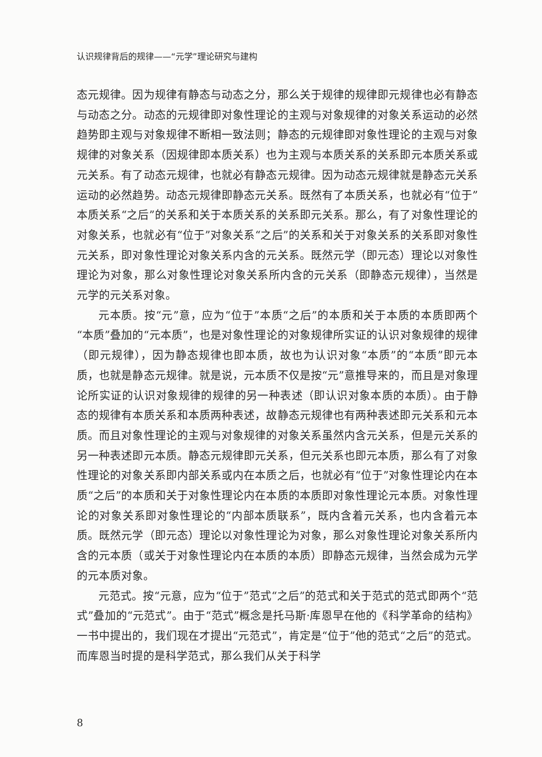认识规律背后的规律——“元学”理论研究与建构
态元规律。因为规律有静态与动态之分，那么关于规律的规律即元规律也必有静态与动态之分。动态的元规律即对象性理论的主观与对象规律的对象关系运动的必然趋势即主观与对象规律不断相一致法则；静态的元规律即对象性理论的主观与对象规律的对象关系（因规律即本质关系）也为主观与本质关系的关系即元本质关系或元关系。有了动态元规律，也就必有静态元规律。因为动态元规律就是静态元关系运动的必然趋势。动态元规律即静态元关系。既然有了本质关系，也就必有“位于”本质关系“之后”的关系和关于本质关系的关系即元关系。那么，有了对象性理论的对象关系，也就必有“位于”对象关系“之后”的关系和关于对象关系的关系即对象性元关系，即对象性理论对象关系内含的元关系。既然元学（即元态）理论以对象性理论为对象，那么对象性理论对象关系所内含的元关系（即静态元规律），当然是元学的元关系对象。
元本质。按“元”意，应为“位于”本质“之后”的本质和关于本质的本质即两个“本质”叠加的“元本质”，也是对象性理论的对象规律所实证的认识对象规律的规律（即元规律），因为静态规律也即本质，故也为认识对象“本质”的“本质”即元本质，也就是静态元规律。就是说，元本质不仅是按“元”意推导来的，而且是对象理论所实证的认识对象规律的规律的另一种表述（即认识对象本质的本质）。由于静态的规律有本质关系和本质两种表述，故静态元规律也有两种表述即元关系和元本质。而且对象性理论的主观与对象规律的对象关系虽然内含元关系，但是元关系的另一种表述即元本质。静态元规律即元关系，但元关系也即元本质，那么有了对象性理论的对象关系即内部关系或内在本质之后，也就必有“位于”对象性理论内在本质“之后”的本质和关于对象性理论内在本质的本质即对象性理论元本质。对象性理论的对象关系即对象性理论的“内部本质联系”，既内含着元关系，也内含着元本质。既然元学（即元态）理论以对象性理论为对象，那么对象性理论对象关系所内含的元本质（或关于对象性理论内在本质的本质）即静态元规律，当然会成为元学的元本质对象。
元范式。按“元意，应为“位于”范式“之后”的范式和关于范式的范式即两个“范式”叠加的“元范式”。由于“范式”概念是托马斯·库恩早在他的《科学革命的结构》一书中提出的，我们现在才提出“元范式”，肯定是“位于”他的范式“之后”的范式。而库恩当时提的是科学范式，那么我们从关于科学
8